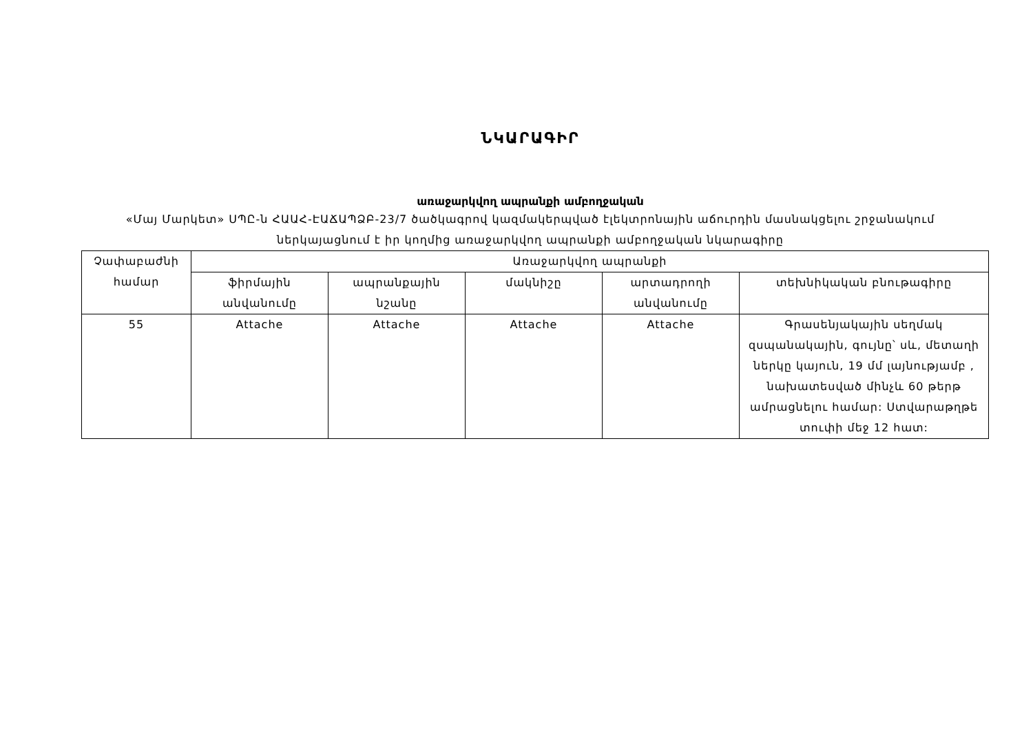ՆԿԱՐԱԳԻՐ
առաջարկվող ապրանքի ամբողջական
«Մայ Մարկետ» ՍՊԸ-ն ՀԱԱՀ-ԷԱՃԱՊՁԲ-23/7 ծածկագրով կազմակերպված էլեկտրոնային աճուրդին մասնակցելու շրջանակում ներկայացնում է իր կողմից առաջարկվող ապրանքի ամբողջական նկարագիրը
| Չափաբաժնի համար | Առաջարկվող ապրանքի | | | | |
| --- | --- | --- | --- | --- | --- |
| | ֆիրմային անվանումը | ապրանքային նշանը | մակնիշը | արտադրողի անվանումը | տեխնիկական բնութագիրը |
| 55 | Attache | Attache | Attache | Attache | Գրասենյակային սեղմակ զսպանակային, գույնը՝ սև, մետաղի ներկը կայուն, 19 մմ լայնությամբ , նախատեսված մինչև 60 թերթ ամրացնելու համար: Ստվարաթղթե տուփի մեջ 12 հատ: |